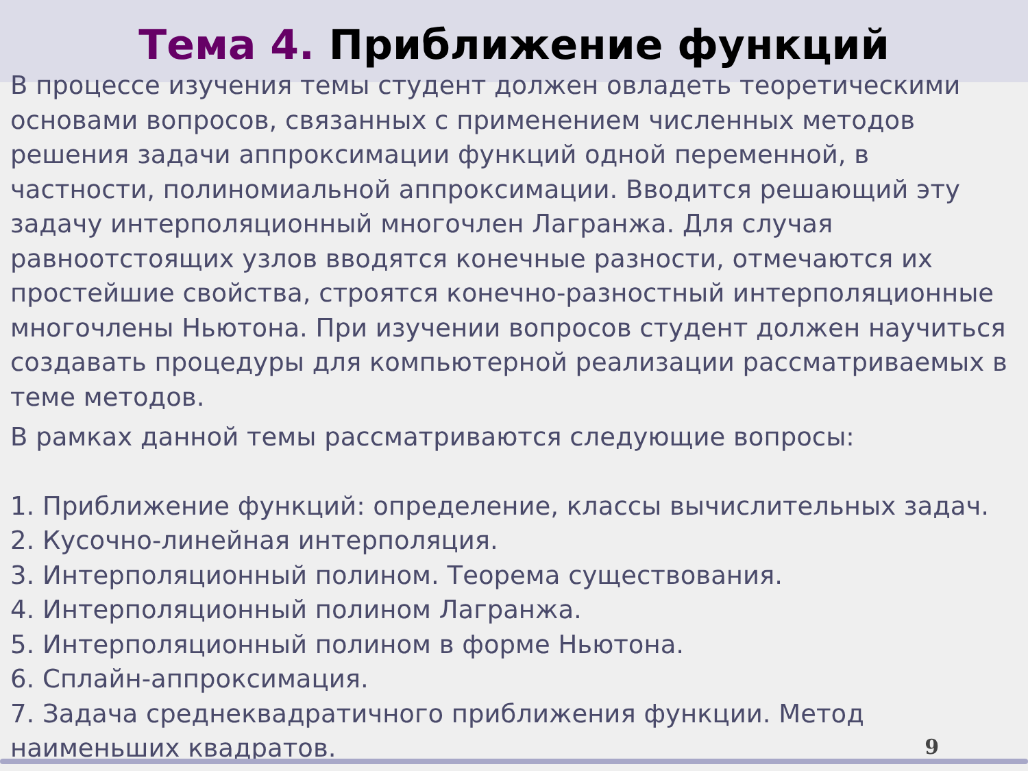Тема 4. Приближение функций
В процессе изучения темы студент должен овладеть теоретическими основами вопросов, связанных с применением численных методов решения задачи аппроксимации функций одной переменной, в частности, полиномиальной аппроксимации. Вводится решающий эту задачу интерполяционный многочлен Лагранжа. Для случая равноотстоящих узлов вводятся конечные разности, отмечаются их простейшие свойства, строятся конечно-разностный интерполяционные многочлены Ньютона. При изучении вопросов студент должен научиться создавать процедуры для компьютерной реализации рассматриваемых в теме методов.
В рамках данной темы рассматриваются следующие вопросы:
1. Приближение функций: определение, классы вычислительных задач.
2. Кусочно-линейная интерполяция.
3. Интерполяционный полином. Теорема существования.
4. Интерполяционный полином Лагранжа.
5. Интерполяционный полином в форме Ньютона.
6. Сплайн-аппроксимация.
7. Задача среднеквадратичного приближения функции. Метод наименьших квадратов.
9